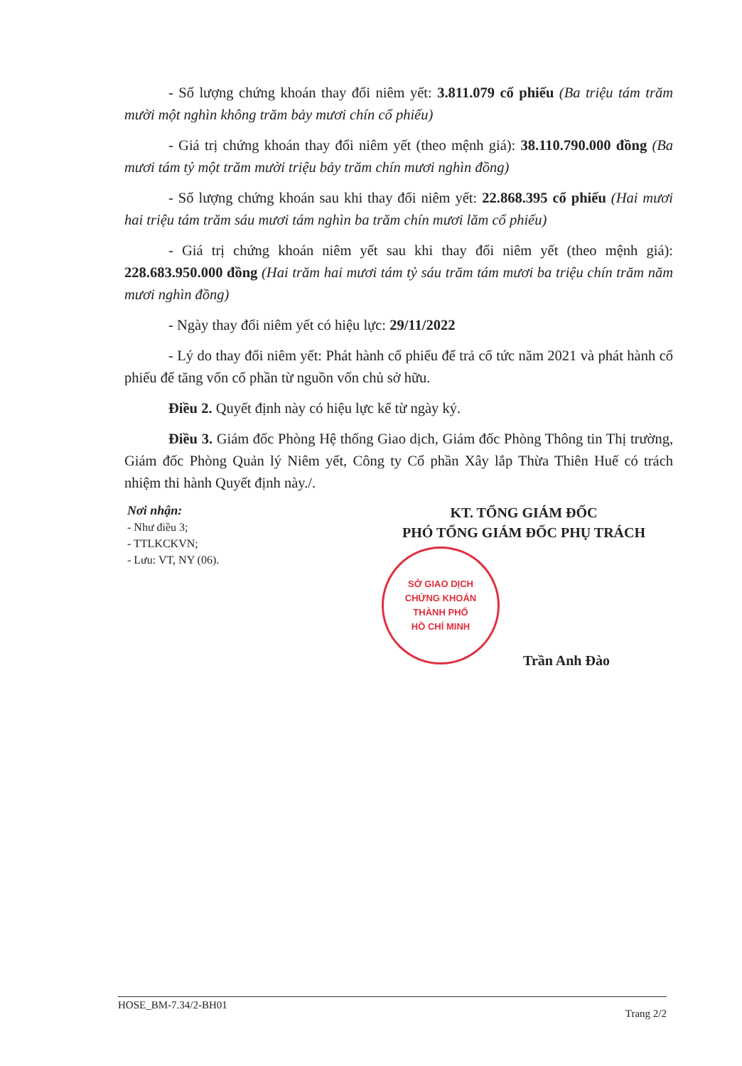- Số lượng chứng khoán thay đổi niêm yết: 3.811.079 cổ phiếu (Ba triệu tám trăm mười một nghìn không trăm bảy mươi chín cổ phiếu)
- Giá trị chứng khoán thay đổi niêm yết (theo mệnh giá): 38.110.790.000 đồng (Ba mươi tám tỷ một trăm mười triệu bảy trăm chín mươi nghìn đồng)
- Số lượng chứng khoán sau khi thay đổi niêm yết: 22.868.395 cổ phiếu (Hai mươi hai triệu tám trăm sáu mươi tám nghìn ba trăm chín mươi lăm cổ phiếu)
- Giá trị chứng khoán niêm yết sau khi thay đổi niêm yết (theo mệnh giá): 228.683.950.000 đồng (Hai trăm hai mươi tám tỷ sáu trăm tám mươi ba triệu chín trăm năm mươi nghìn đồng)
- Ngày thay đổi niêm yết có hiệu lực: 29/11/2022
- Lý do thay đổi niêm yết: Phát hành cổ phiếu để trả cổ tức năm 2021 và phát hành cổ phiếu để tăng vốn cổ phần từ nguồn vốn chủ sở hữu.
Điều 2. Quyết định này có hiệu lực kể từ ngày ký.
Điều 3. Giám đốc Phòng Hệ thống Giao dịch, Giám đốc Phòng Thông tin Thị trường, Giám đốc Phòng Quản lý Niêm yết, Công ty Cổ phần Xây lắp Thừa Thiên Huế có trách nhiệm thi hành Quyết định này./.
Nơi nhận:
- Như điều 3;
- TTLKCKVN;
- Lưu: VT, NY (06).
KT. TỔNG GIÁM ĐỐC
PHÓ TỔNG GIÁM ĐỐC PHỤ TRÁCH
SỞ GIAO DỊCH
CHỨNG KHOÁN
THÀNH PHỐ
HỒ CHÍ MINH
Trần Anh Đào
HOSE_BM-7.34/2-BH01 Trang 2/2